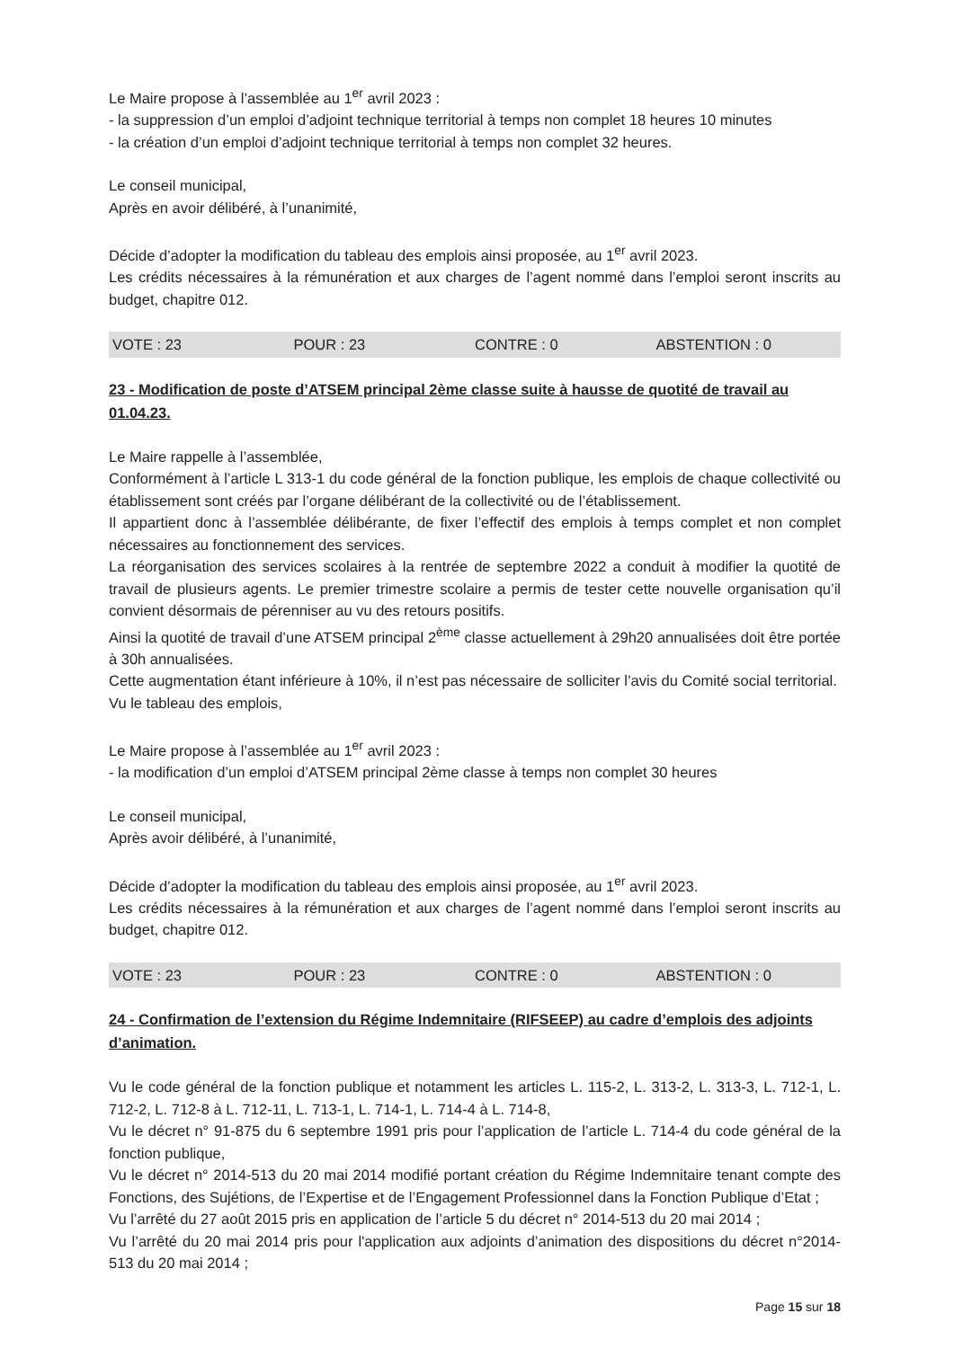Le Maire propose à l’assemblée au 1<sup>er</sup> avril 2023 :
- la suppression d’un emploi d’adjoint technique territorial à temps non complet 18 heures 10 minutes
- la création d’un emploi d’adjoint technique territorial à temps non complet 32 heures.
Le conseil municipal,
Après en avoir délibéré, à l’unanimité,
Décide d’adopter la modification du tableau des emplois ainsi proposée, au 1<sup>er</sup> avril 2023.
Les crédits nécessaires à la rémunération et aux charges de l’agent nommé dans l’emploi seront inscrits au budget, chapitre 012.
VOTE : 23 POUR : 23 CONTRE : 0 ABSTENTION : 0
23 - Modification de poste d’ATSEM principal 2ème classe suite à hausse de quotité de travail au 01.04.23.
Le Maire rappelle à l’assemblée,
Conformément à l’article L 313-1 du code général de la fonction publique, les emplois de chaque collectivité ou établissement sont créés par l’organe délibérant de la collectivité ou de l’établissement.
Il appartient donc à l’assemblée délibérante, de fixer l’effectif des emplois à temps complet et non complet nécessaires au fonctionnement des services.
La réorganisation des services scolaires à la rentrée de septembre 2022 a conduit à modifier la quotité de travail de plusieurs agents. Le premier trimestre scolaire a permis de tester cette nouvelle organisation qu’il convient désormais de pérenniser au vu des retours positifs.
Ainsi la quotité de travail d’une ATSEM principal 2<sup>ème</sup> classe actuellement à 29h20 annualisées doit être portée à 30h annualisées.
Cette augmentation étant inférieure à 10%, il n’est pas nécessaire de solliciter l’avis du Comité social territorial.
Vu le tableau des emplois,
Le Maire propose à l’assemblée au 1<sup>er</sup> avril 2023 :
- la modification d’un emploi d’ATSEM principal 2ème classe à temps non complet 30 heures
Le conseil municipal,
Après avoir délibéré, à l’unanimité,
Décide d’adopter la modification du tableau des emplois ainsi proposée, au 1<sup>er</sup> avril 2023.
Les crédits nécessaires à la rémunération et aux charges de l’agent nommé dans l’emploi seront inscrits au budget, chapitre 012.
VOTE : 23 POUR : 23 CONTRE : 0 ABSTENTION : 0
24 - Confirmation de l’extension du Régime Indemnitaire (RIFSEEP) au cadre d’emplois des adjoints d’animation.
Vu le code général de la fonction publique et notamment les articles L. 115-2, L. 313-2, L. 313-3, L. 712-1, L. 712-2, L. 712-8 à L. 712-11, L. 713-1, L. 714-1, L. 714-4 à L. 714-8,
Vu le décret n° 91-875 du 6 septembre 1991 pris pour l’application de l’article L. 714-4 du code général de la fonction publique,
Vu le décret n° 2014-513 du 20 mai 2014 modifié portant création du Régime Indemnitaire tenant compte des Fonctions, des Sujétions, de l’Expertise et de l’Engagement Professionnel dans la Fonction Publique d’Etat ;
Vu l’arrêté du 27 août 2015 pris en application de l’article 5 du décret n° 2014-513 du 20 mai 2014 ;
Vu l’arrêté du 20 mai 2014 pris pour l'application aux adjoints d’animation des dispositions du décret n°2014-513 du 20 mai 2014 ;
Page 15 sur 18